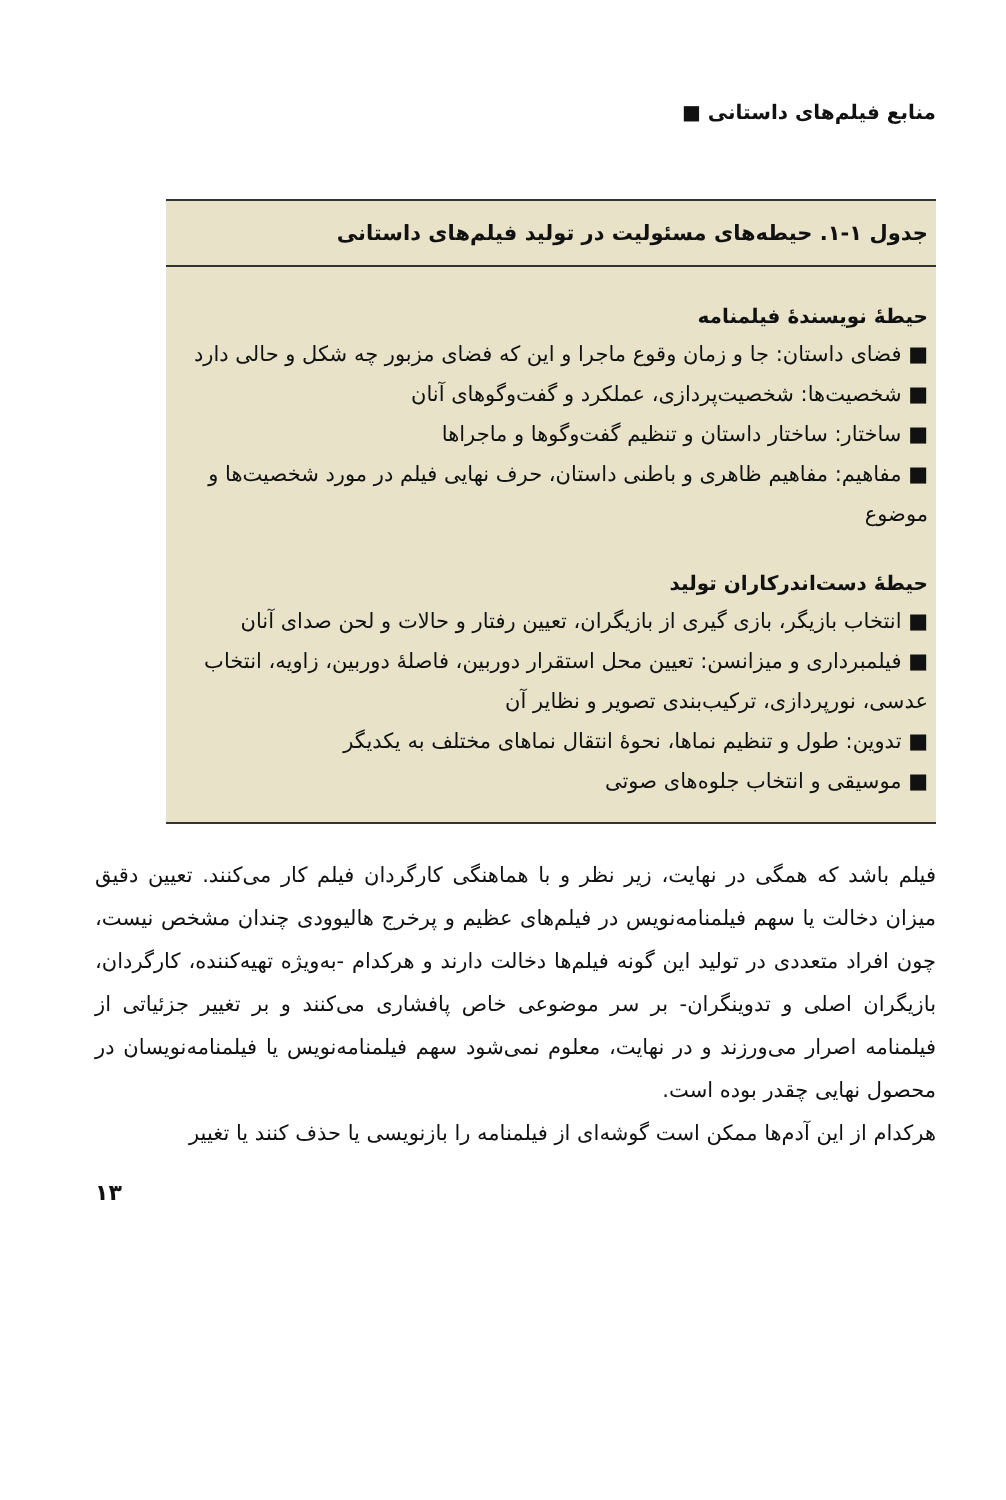منابع فیلم‌های داستانی ■
جدول ۱-۱. حیطه‌های مسئولیت در تولید فیلم‌های داستانی
حیطهٔ نویسندهٔ فیلمنامه
■ فضای داستان: جا و زمان وقوع ماجرا و این که فضای مزبور چه شکل و حالی دارد
■ شخصیت‌ها: شخصیت‌پردازی، عملکرد و گفت‌وگوهای آنان
■ ساختار: ساختار داستان و تنظیم گفت‌وگوها و ماجراها
■ مفاهیم: مفاهیم ظاهری و باطنی داستان، حرف نهایی فیلم در مورد شخصیت‌ها و موضوع
حیطهٔ دست‌اندرکاران تولید
■ انتخاب بازیگر، بازی گیری از بازیگران، تعیین رفتار و حالات و لحن صدای آنان
■ فیلمبرداری و میزانسن: تعیین محل استقرار دوربین، فاصلهٔ دوربین، زاویه، انتخاب عدسی، نورپردازی، ترکیب‌بندی تصویر و نظایر آن
■ تدوین: طول و تنظیم نماها، نحوهٔ انتقال نماهای مختلف به یکدیگر
■ موسیقی و انتخاب جلوه‌های صوتی
فیلم باشد که همگی در نهایت، زیر نظر و با هماهنگی کارگردان فیلم کار می‌کنند. تعیین دقیق میزان دخالت یا سهم فیلمنامه‌نویس در فیلم‌های عظیم و پرخرج هالیوودی چندان مشخص نیست، چون افراد متعددی در تولید این گونه فیلم‌ها دخالت دارند و هرکدام -به‌ویژه تهیه‌کننده، کارگردان، بازیگران اصلی و تدوینگران- بر سر موضوعی خاص پافشاری می‌کنند و بر تغییر جزئیاتی از فیلمنامه اصرار می‌ورزند و در نهایت، معلوم نمی‌شود سهم فیلمنامه‌نویس یا فیلمنامه‌نویسان در محصول نهایی چقدر بوده است.
هرکدام از این آدم‌ها ممکن است گوشه‌ای از فیلمنامه را بازنویسی یا حذف کنند یا تغییر
۱۳